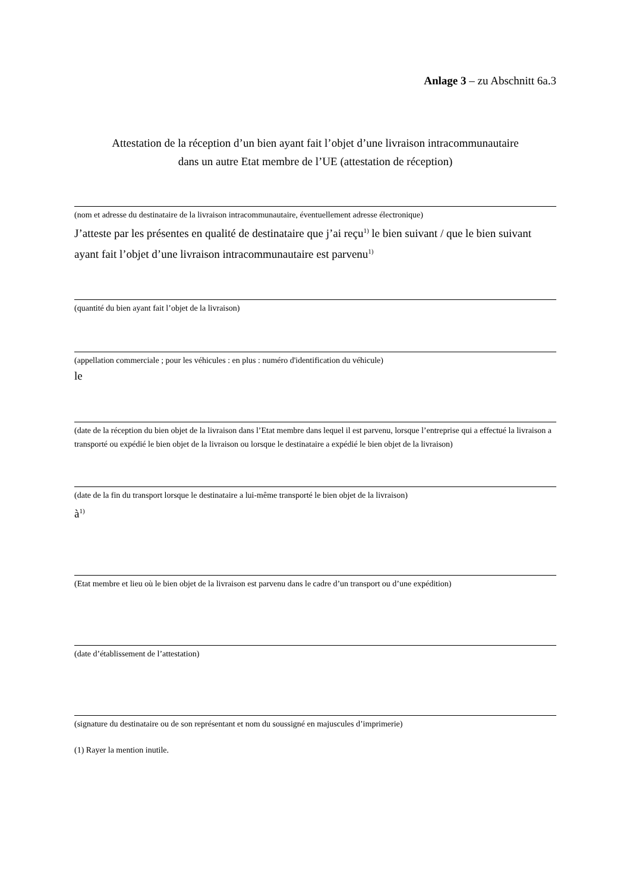Anlage 3 – zu Abschnitt 6a.3
Attestation de la réception d’un bien ayant fait l’objet d’une livraison intracommunautaire
dans un autre Etat membre de l’UE (attestation de réception)
(nom et adresse du destinataire de la livraison intracommunautaire, éventuellement adresse électronique)
J’atteste par les présentes en qualité de destinataire que j’ai reçu<sup>1)</sup> le bien suivant / que le bien suivant ayant fait l’objet d’une livraison intracommunautaire est parvenu<sup>1)</sup>
(quantité du bien ayant fait l’objet de la livraison)
(appellation commerciale ; pour les véhicules : en plus : numéro d'identification du véhicule)
le
(date de la réception du bien objet de la livraison dans l’Etat membre dans lequel il est parvenu, lorsque l’entreprise qui a effectué la livraison a transporté ou expédié le bien objet de la livraison ou lorsque le destinataire a expédié le bien objet de la livraison)
(date de la fin du transport lorsque le destinataire a lui-même transporté le bien objet de la livraison)
à<sup>1)</sup>
(Etat membre et lieu où le bien objet de la livraison est parvenu dans le cadre d’un transport ou d’une expédition)
(date d’établissement de l’attestation)
(signature du destinataire ou de son représentant et nom du soussigné en majuscules d’imprimerie)
(1) Rayer la mention inutile.